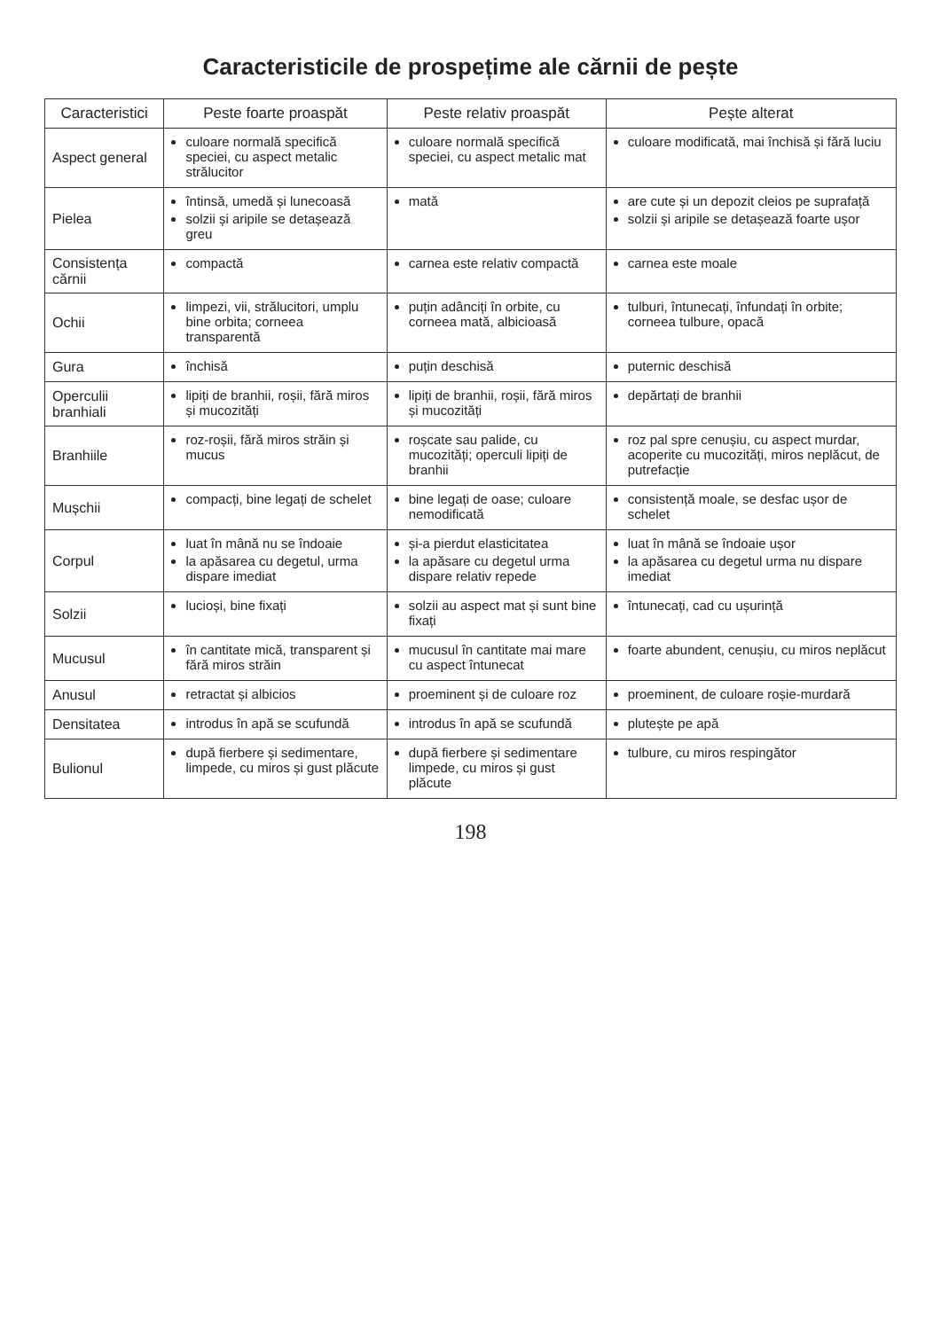Caracteristicile de prospețime ale cărnii de pește
| Caracteristici | Peste foarte proaspăt | Peste relativ proaspăt | Pește alterat |
| --- | --- | --- | --- |
| Aspect general | culoare normală specifică speciei, cu aspect metalic strălucitor | culoare normală specifică speciei, cu aspect metalic mat | culoare modificată, mai închisă și fără luciu |
| Pielea | întinsă, umedă și lunecoasă solzii și aripile se detașează greu | mată | are cute și un depozit cleios pe suprafață solzii și aripile se detașează foarte ușor |
| Consistența cărnii | compactă | carnea este relativ compactă | carnea este moale |
| Ochii | limpezi, vii, strălucitori, umplu bine orbita; corneea transparentă | puțin adânciți în orbite, cu corneea mată, albicioasă | tulburi, întunecați, înfundați în orbite; corneea tulbure, opacă |
| Gura | închisă | puțin deschisă | puternic deschisă |
| Operculii branhiali | lipiți de branhii, roșii, fără miros și mucozități | lipiți de branhii, roșii, fără miros și mucozități | depărtați de branhii |
| Branhiile | roz-roșii, fără miros străin și mucus | roșcate sau palide, cu mucozități; operculi lipiți de branhii | roz pal spre cenușiu, cu aspect murdar, acoperite cu mucozități, miros neplăcut, de putrefacție |
| Mușchii | compacți, bine legați de schelet | bine legați de oase; culoare nemodificată | consistență moale, se desfac ușor de schelet |
| Corpul | luat în mână nu se îndoaie la apăsarea cu degetul, urma dispare imediat | și-a pierdut elasticitatea la apăsare cu degetul urma dispare relativ repede | luat în mână se îndoaie ușor la apăsarea cu degetul urma nu dispare imediat |
| Solzii | lucioși, bine fixați | solzii au aspect mat și sunt bine fixați | întunecați, cad cu ușurință |
| Mucusul | în cantitate mică, transparent și fără miros străin | mucusul în cantitate mai mare cu aspect întunecat | foarte abundent, cenușiu, cu miros neplăcut |
| Anusul | retractat și albicios | proeminent și de culoare roz | proeminent, de culoare roșie-murdară |
| Densitatea | introdus în apă se scufundă | introdus în apă se scufundă | plutește pe apă |
| Bulionul | după fierbere și sedimentare, limpede, cu miros și gust plăcute | după fierbere și sedimentare limpede, cu miros și gust plăcute | tulbure, cu miros respingător |
198